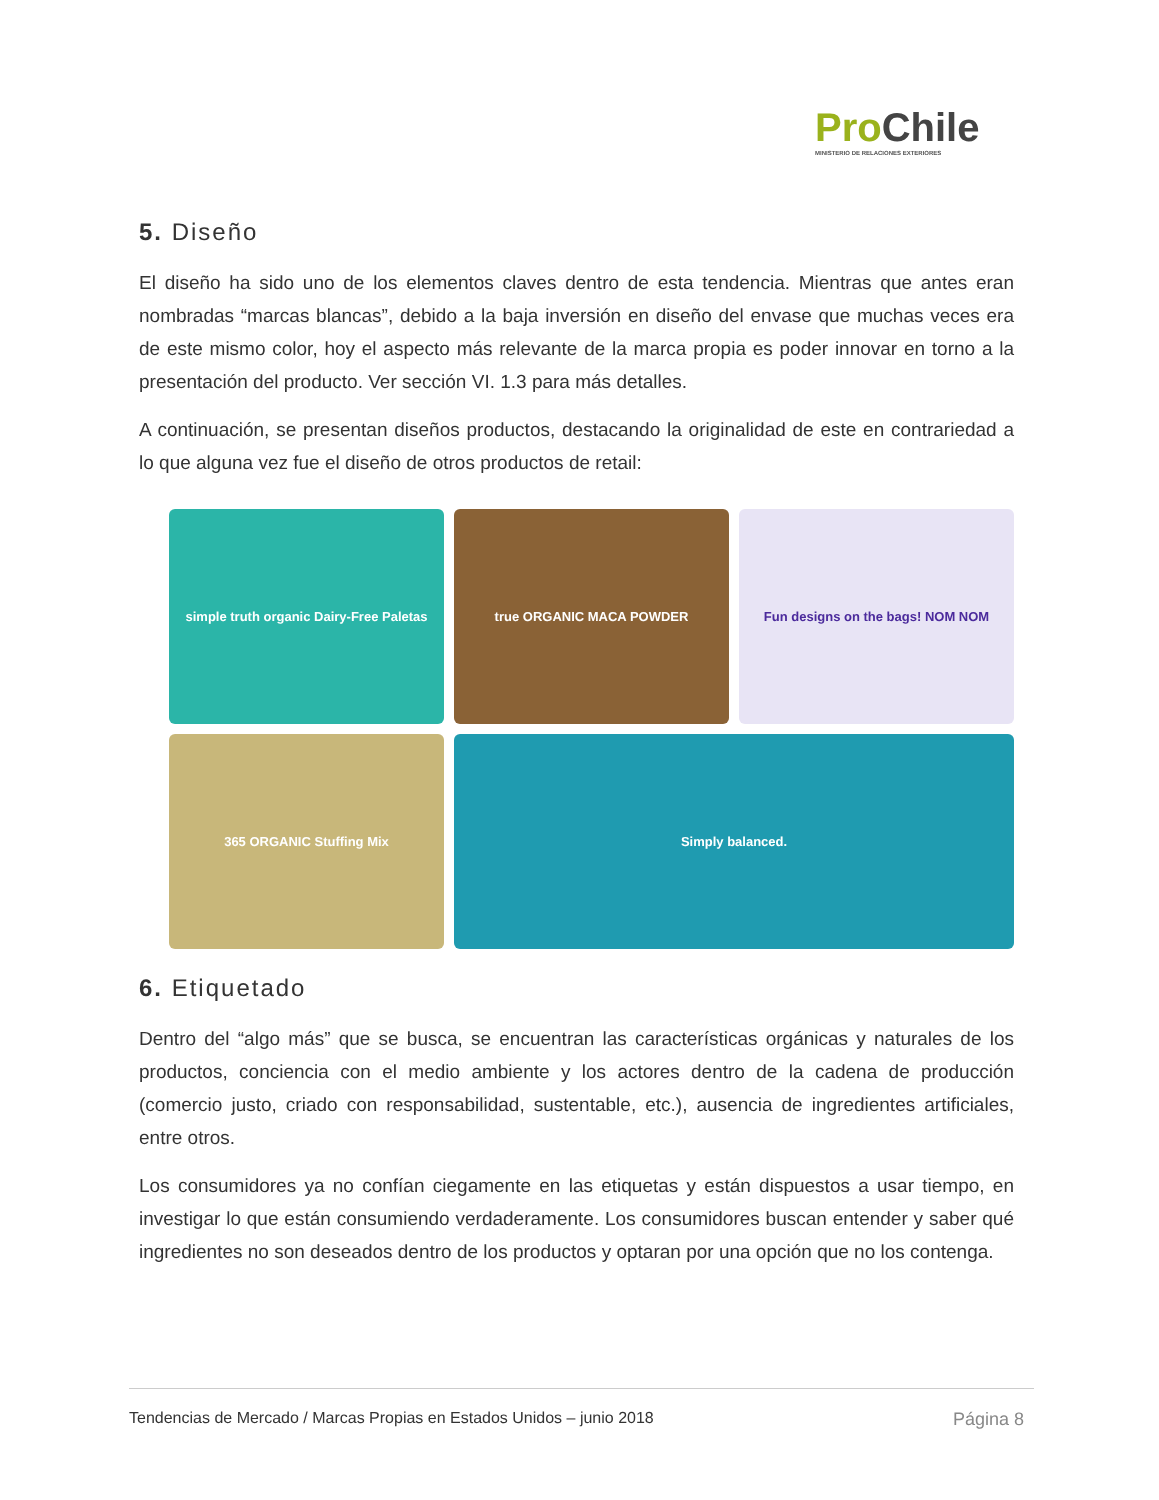Pro Chile
MINISTERIO DE RELACIONES EXTERIORES
5. Diseño
El diseño ha sido uno de los elementos claves dentro de esta tendencia. Mientras que antes eran nombradas “marcas blancas”, debido a la baja inversión en diseño del envase que muchas veces era de este mismo color, hoy el aspecto más relevante de la marca propia es poder innovar en torno a la presentación del producto. Ver sección VI. 1.3 para más detalles.
A continuación, se presentan diseños productos, destacando la originalidad de este en contrariedad a lo que alguna vez fue el diseño de otros productos de retail:
simple truth organic Dairy-Free Paletas
true ORGANIC MACA POWDER
Fun designs on the bags! NOM NOM
365 ORGANIC Stuffing Mix
Simply balanced.
6. Etiquetado
Dentro del “algo más” que se busca, se encuentran las características orgánicas y naturales de los productos, conciencia con el medio ambiente y los actores dentro de la cadena de producción (comercio justo, criado con responsabilidad, sustentable, etc.), ausencia de ingredientes artificiales, entre otros.
Los consumidores ya no confían ciegamente en las etiquetas y están dispuestos a usar tiempo, en investigar lo que están consumiendo verdaderamente. Los consumidores buscan entender y saber qué ingredientes no son deseados dentro de los productos y optaran por una opción que no los contenga.
Tendencias de Mercado / Marcas Propias en Estados Unidos – junio 2018 Página 8